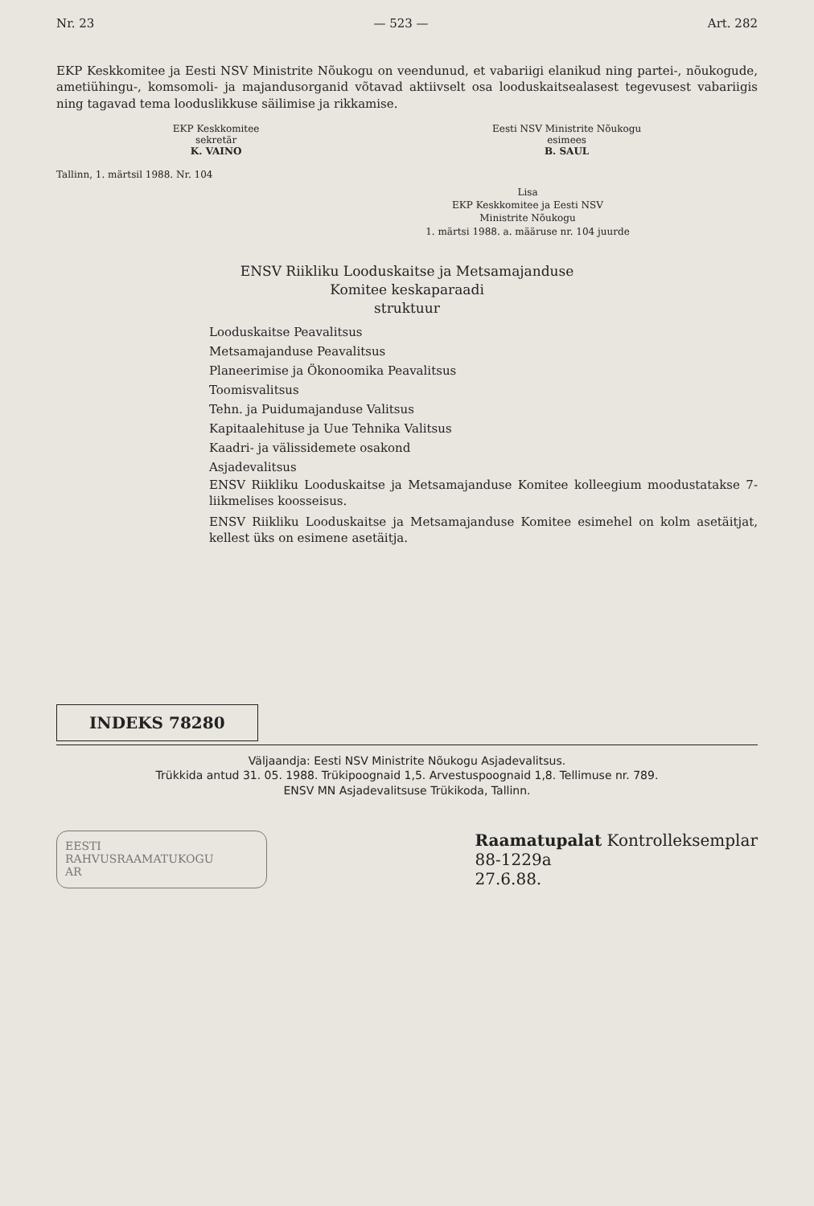Nr. 23 — 523 — Art. 282
EKP Keskkomitee ja Eesti NSV Ministrite Nõukogu on veendunud, et vabariigi elanikud ning partei-, nõukogude, ametiühingu-, komsomoli- ja majandusorganid võtavad aktiivselt osa looduskaitsealasest tegevusest vabariigis ning tagavad tema looduslikkuse säilimise ja rikkamise.
EKP Keskkomitee
sekretär
K. VAINO
Eesti NSV Ministrite Nõukogu
esimees
B. SAUL
Tallinn, 1. märtsil 1988. Nr. 104
Lisa
EKP Keskkomitee ja Eesti NSV
Ministrite Nõukogu
1. märtsi 1988. a. määruse nr. 104 juurde
ENSV Riikliku Looduskaitse ja Metsamajanduse
Komitee keskaparaadi
struktuur
Looduskaitse Peavalitsus
Metsamajanduse Peavalitsus
Planeerimise ja Ökonoomika Peavalitsus
Toomisvalitsus
Tehn. ja Puidumajanduse Valitsus
Kapitaalehituse ja Uue Tehnika Valitsus
Kaadri- ja välissidemete osakond
Asjadevalitsus
ENSV Riikliku Looduskaitse ja Metsamajanduse Komitee kolleegium moodustatakse 7-liikmelises koosseisus.
ENSV Riikliku Looduskaitse ja Metsamajanduse Komitee esimehel on kolm asetäitjat, kellest üks on esimene asetäitja.
INDEKS 78280
Väljaandja: Eesti NSV Ministrite Nõukogu Asjadevalitsus.
Trükkida antud 31. 05. 1988. Trükipoognaid 1,5. Arvestuspoognaid 1,8. Tellimuse nr. 789.
ENSV MN Asjadevalitsuse Trükikoda, Tallinn.
EESTI
RAHVUSRAAMATUKOGU
AR
Raamatupalat Kontrolleksemplar
88-1229a
27.6.88.